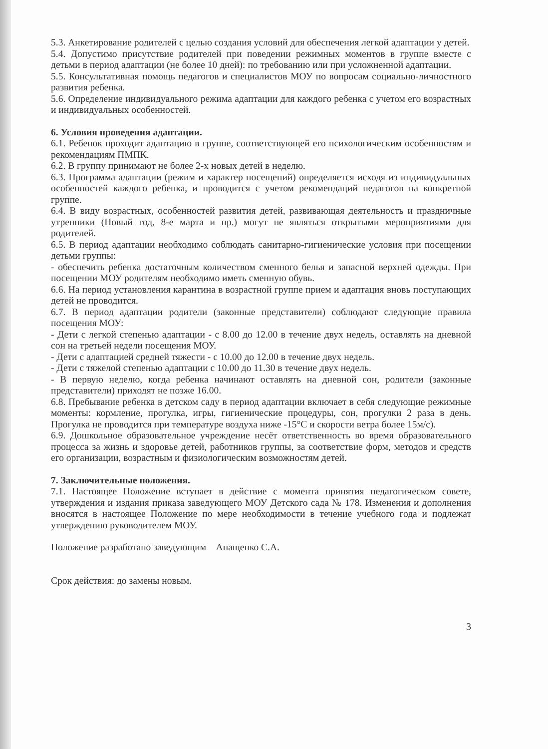5.3. Анкетирование родителей с целью создания условий для обеспечения легкой адаптации у детей.
5.4. Допустимо присутствие родителей при поведении режимных моментов в группе вместе с детьми в период адаптации (не более 10 дней): по требованию или при усложненной адаптации.
5.5. Консультативная помощь педагогов и специалистов МОУ по вопросам социально-личностного развития ребенка.
5.6. Определение индивидуального режима адаптации для каждого ребенка с учетом его возрастных и индивидуальных особенностей.
6. Условия проведения адаптации.
6.1. Ребенок проходит адаптацию в группе, соответствующей его психологическим особенностям и рекомендациям ПМПК.
6.2. В группу принимают не более 2-х новых детей в неделю.
6.3. Программа адаптации (режим и характер посещений) определяется исходя из индивидуальных особенностей каждого ребенка, и проводится с учетом рекомендаций педагогов на конкретной группе.
6.4. В виду возрастных, особенностей развития детей, развивающая деятельность и праздничные утренники (Новый год, 8-е марта и пр.) могут не являться открытыми мероприятиями для родителей.
6.5. В период адаптации необходимо соблюдать санитарно-гигиенические условия при посещении детьми группы:
- обеспечить ребенка достаточным количеством сменного белья и запасной верхней одежды. При посещении МОУ родителям необходимо иметь сменную обувь.
6.6. На период установления карантина в возрастной группе прием и адаптация вновь поступающих детей не проводится.
6.7. В период адаптации родители (законные представители) соблюдают следующие правила посещения МОУ:
- Дети с легкой степенью адаптации - с 8.00 до 12.00 в течение двух недель, оставлять на дневной сон на третьей недели посещения МОУ.
- Дети с адаптацией средней тяжести - с 10.00 до 12.00 в течение двух недель.
- Дети с тяжелой степенью адаптации с 10.00 до 11.30 в течение двух недель.
- В первую неделю, когда ребенка начинают оставлять на дневной сон, родители (законные представители) приходят не позже 16.00.
6.8. Пребывание ребенка в детском саду в период адаптации включает в себя следующие режимные моменты: кормление, прогулка, игры, гигиенические процедуры, сон, прогулки 2 раза в день. Прогулка не проводится при температуре воздуха ниже -15°С и скорости ветра более 15м/с).
6.9. Дошкольное образовательное учреждение несёт ответственность во время образовательного процесса за жизнь и здоровье детей, работников группы, за соответствие форм, методов и средств его организации, возрастным и физиологическим возможностям детей.
7. Заключительные положения.
7.1. Настоящее Положение вступает в действие с момента принятия педагогическом совете, утверждения и издания приказа заведующего МОУ Детского сада № 178. Изменения и дополнения вносятся в настоящее Положение по мере необходимости в течение учебного года и подлежат утверждению руководителем МОУ.
Положение разработано заведующим Анащенко С.А.
Срок действия: до замены новым.
3